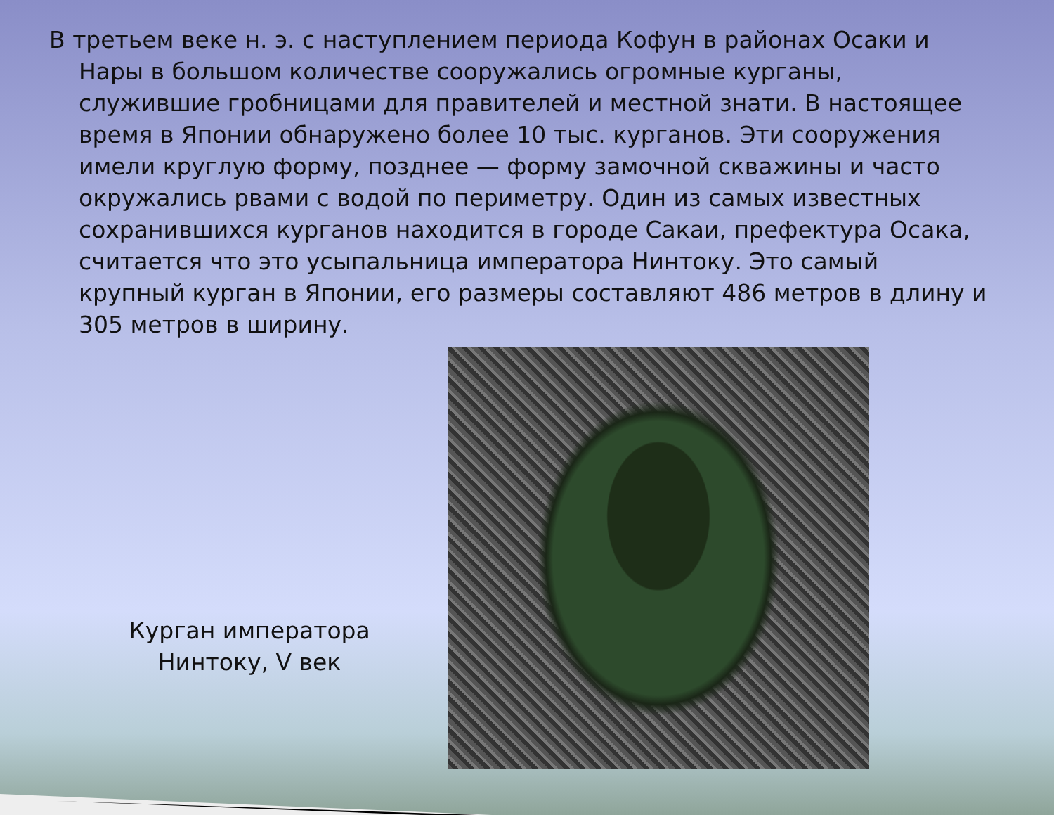В третьем веке н. э. с наступлением периода Кофун в районах Осаки и Нары в большом количестве сооружались огромные курганы, служившие гробницами для правителей и местной знати. В настоящее время в Японии обнаружено более 10 тыс. курганов. Эти сооружения имели круглую форму, позднее — форму замочной скважины и часто окружались рвами с водой по периметру. Один из самых известных сохранившихся курганов находится в городе Сакаи, префектура Осака, считается что это усыпальница императора Нинтоку. Это самый крупный курган в Японии, его размеры составляют 486 метров в длину и 305 метров в ширину.
Курган императора
Нинтоку, V век